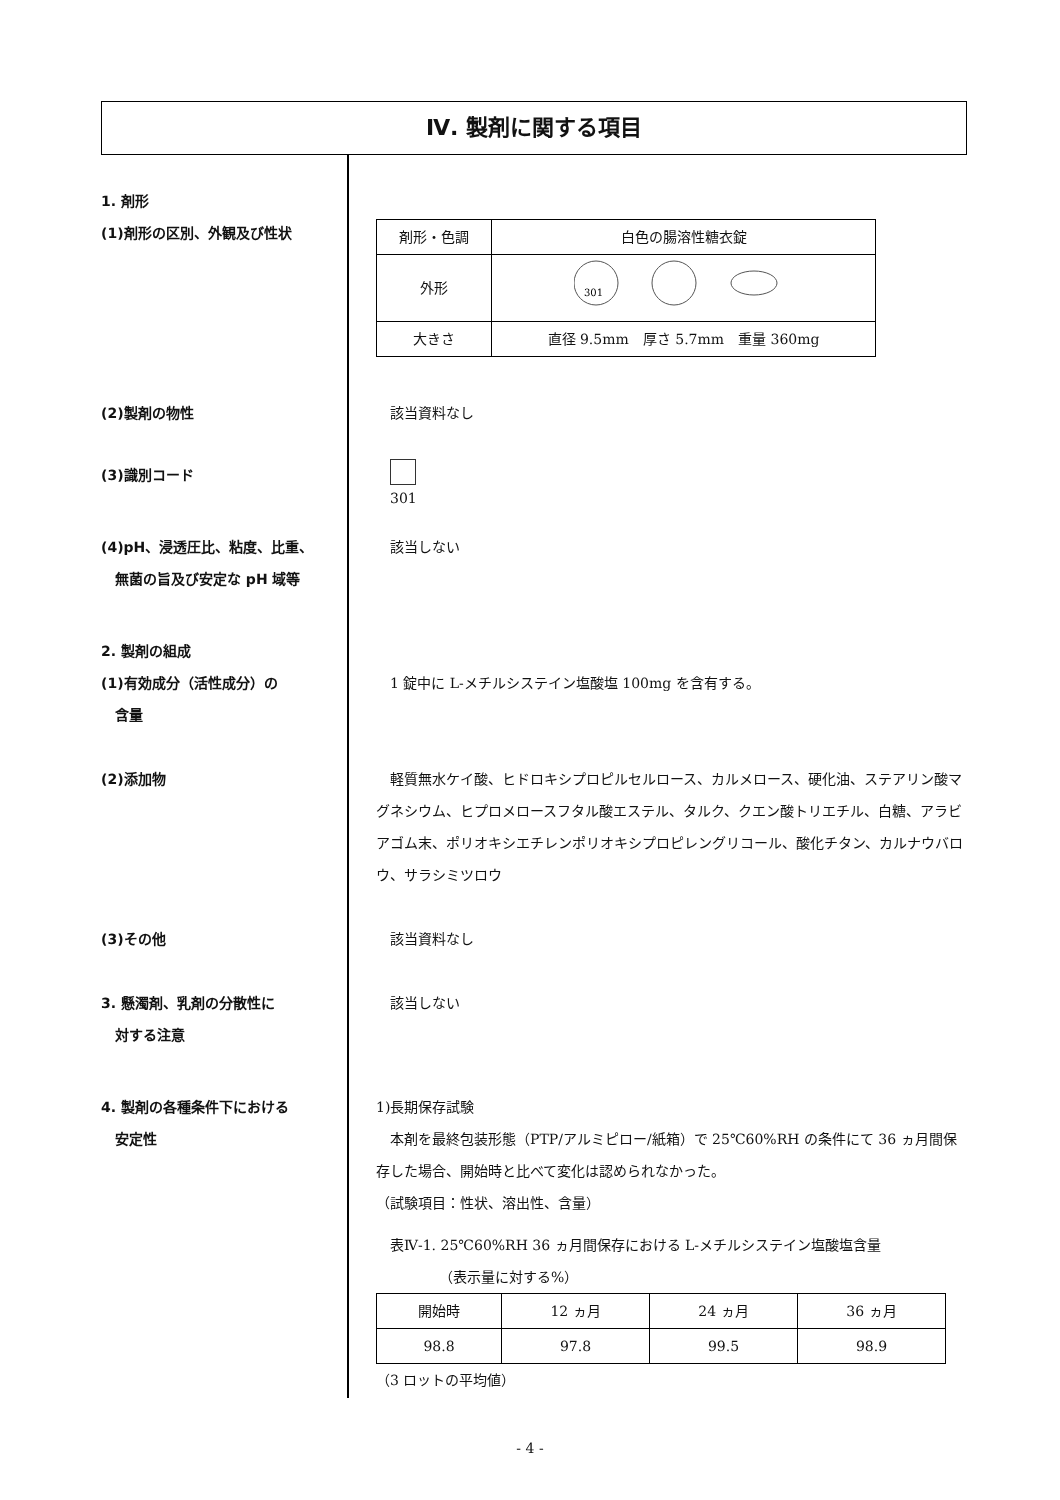Ⅳ. 製剤に関する項目
1. 剤形
(1)剤形の区別、外観及び性状
| 剤形・色調 | 白色の腸溶性糖衣錠 |
| 外形 | 301 |
| 大きさ | 直径 9.5mm 厚さ 5.7mm 重量 360mg |
(2)製剤の物性 　該当資料なし
(3)識別コード
　
　301
(4)pH、浸透圧比、粘度、比重、
　無菌の旨及び安定な pH 域等
　該当しない
2. 製剤の組成
(1)有効成分（活性成分）の
　含量
　1 錠中に L-メチルシステイン塩酸塩 100mg を含有する。
(2)添加物 　軽質無水ケイ酸、ヒドロキシプロピルセルロース、カルメロース、硬化油、ステアリン酸マグネシウム、ヒプロメロースフタル酸エステル、タルク、クエン酸トリエチル、白糖、アラビアゴム末、ポリオキシエチレンポリオキシプロピレングリコール、酸化チタン、カルナウバロウ、サラシミツロウ
(3)その他 　該当資料なし
3. 懸濁剤、乳剤の分散性に
　対する注意
　該当しない
4. 製剤の各種条件下における
　安定性
1)長期保存試験
　本剤を最終包装形態（PTP/アルミピロー/紙箱）で 25℃60%RH の条件にて 36 ヵ月間保存した場合、開始時と比べて変化は認められなかった。
（試験項目：性状、溶出性、含量）
　表Ⅳ-1. 25℃60%RH 36 ヵ月間保存における L-メチルシステイン塩酸塩含量
　　　　　（表示量に対する%）
| 開始時 | 12 ヵ月 | 24 ヵ月 | 36 ヵ月 |
| 98.8 | 97.8 | 99.5 | 98.9 |
（3 ロットの平均値）
- 4 -